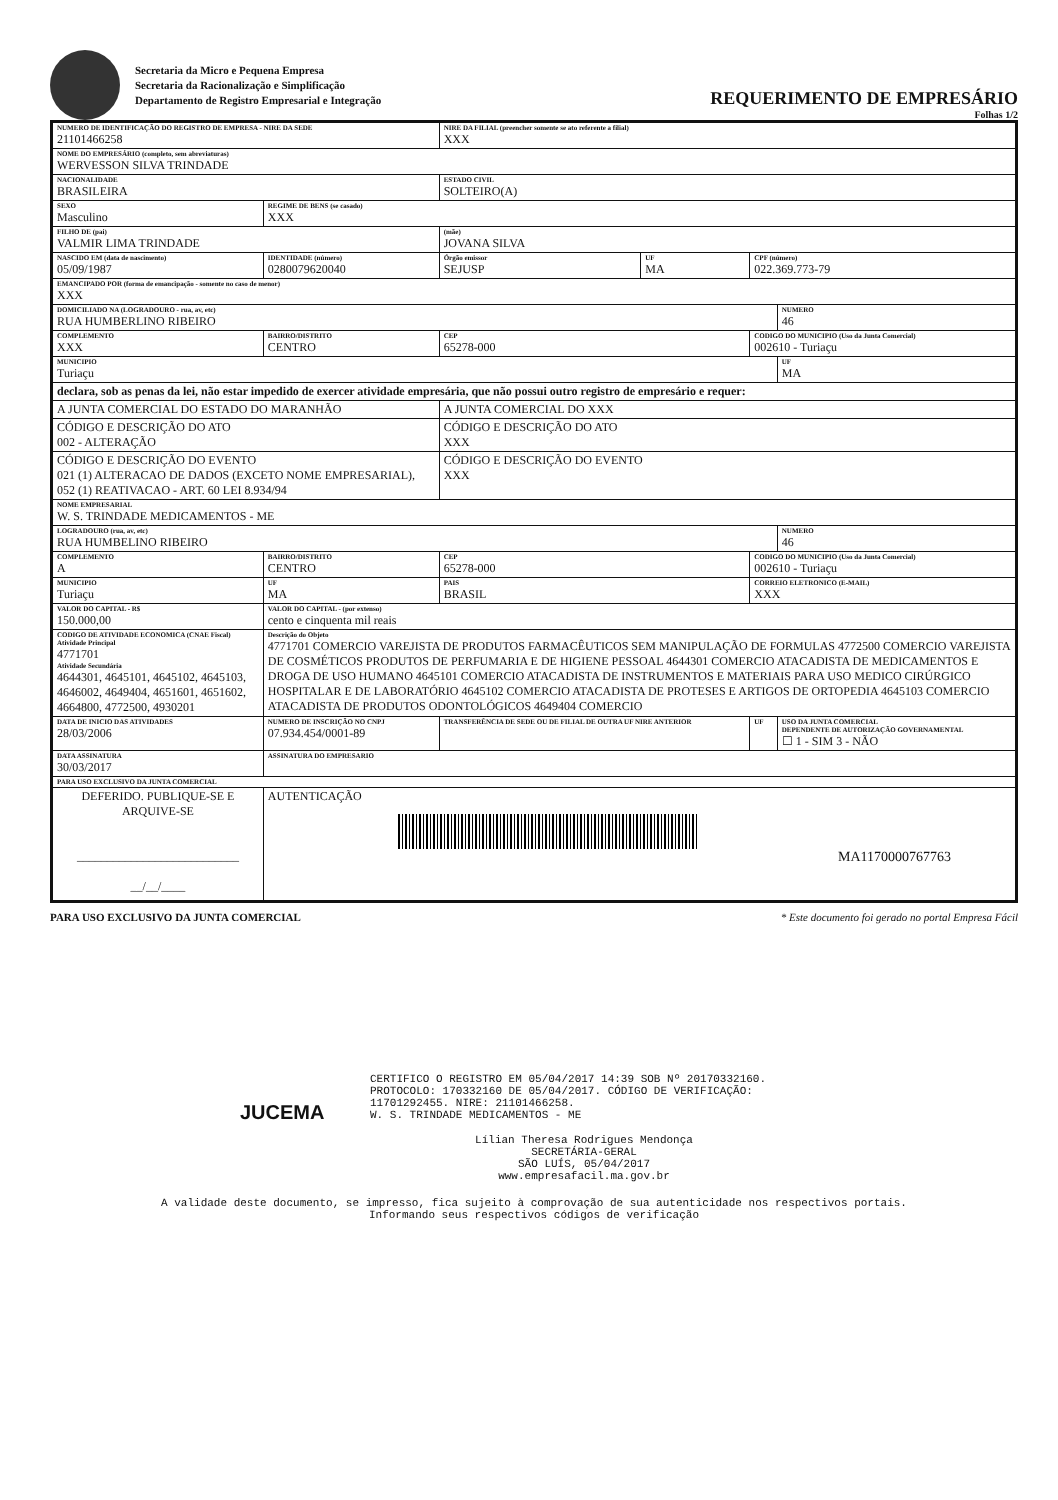Secretaria da Micro e Pequena Empresa
Secretaria da Racionalização e Simplificação
Departamento de Registro Empresarial e Integração
REQUERIMENTO DE EMPRESÁRIO
Folhas 1/2
| NUMERO DE IDENTIFICAÇÃO DO REGISTRO DE EMPRESA - NIRE DA SEDE 21101466258 | | | | NIRE DA FILIAL (preencher somente se ato referente a filial) XXX | | | |
| NOME DO EMPRESÁRIO (completo, sem abreviaturas) WERVESSON SILVA TRINDADE | | | | | | | |
| NACIONALIDADE BRASILEIRA | | | | ESTADO CIVIL SOLTEIRO(A) | | | |
| SEXO Masculino | | REGIME DE BENS (se casado) XXX | | | | | |
| FILHO DE (pai) VALMIR LIMA TRINDADE | | | | (mãe) JOVANA SILVA | | | |
| NASCIDO EM (data de nascimento) 05/09/1987 | | IDENTIDADE (número) 0280079620040 | | Órgão emissor SEJUSP | UF MA | CPF (número) 022.369.773-79 | |
| EMANCIPADO POR (forma de emancipação - somente no caso de menor) XXX | | | | | | | |
| DOMICILIADO NA (LOGRADOURO - rua, av, etc) RUA HUMBERLINO RIBEIRO | | | | | | | NUMERO 46 |
| COMPLEMENTO XXX | BAIRRO/DISTRITO CENTRO | | | CEP 65278-000 | | CODIGO DO MUNICIPIO (Uso da Junta Comercial) 002610 - Turiaçu | |
| MUNICIPIO Turiaçu | | | | | | | UF MA |
| declara, sob as penas da lei, não estar impedido de exercer atividade empresária, que não possui outro registro de empresário e requer: | | | | | | | |
| A JUNTA COMERCIAL DO ESTADO DO MARANHÃO | | | | A JUNTA COMERCIAL DO XXX | | | |
| CÓDIGO E DESCRIÇÃO DO ATO 002 - ALTERAÇÃO | | | | CÓDIGO E DESCRIÇÃO DO ATO XXX | | | |
| CÓDIGO E DESCRIÇÃO DO EVENTO 021 (1) ALTERACAO DE DADOS (EXCETO NOME EMPRESARIAL), 052 (1) REATIVACAO - ART. 60 LEI 8.934/94 | | | | CÓDIGO E DESCRIÇÃO DO EVENTO XXX | | | |
| NOME EMPRESARIAL W. S. TRINDADE MEDICAMENTOS - ME | | | | | | | |
| LOGRADOURO (rua, av, etc) RUA HUMBELINO RIBEIRO | | | | | | | NUMERO 46 |
| COMPLEMENTO A | BAIRRO/DISTRITO CENTRO | | | CEP 65278-000 | | CODIGO DO MUNICIPIO (Uso da Junta Comercial) 002610 - Turiaçu | |
| MUNICIPIO Turiaçu | | | UF MA | PAIS BRASIL | | CORREIO ELETRONICO (E-MAIL) XXX | |
| VALOR DO CAPITAL - R$ 150.000,00 | VALOR DO CAPITAL - (por extenso) cento e cinquenta mil reais | | | | | | |
| CODIGO DE ATIVIDADE ECONOMICA (CNAE Fiscal) Atividade Principal 4771701 Atividade Secundária 4644301, 4645101, 4645102, 4645103, 4646002, 4649404, 4651601, 4651602, 4664800, 4772500, 4930201 | | Descrição do Objeto 4771701 COMERCIO VAREJISTA DE PRODUTOS FARMACÊUTICOS SEM MANIPULAÇÃO DE FORMULAS 4772500 COMERCIO VAREJISTA DE COSMÉTICOS PRODUTOS DE PERFUMARIA E DE HIGIENE PESSOAL 4644301 COMERCIO ATACADISTA DE MEDICAMENTOS E DROGA DE USO HUMANO 4645101 COMERCIO ATACADISTA DE INSTRUMENTOS E MATERIAIS PARA USO MEDICO CIRÚRGICO HOSPITALAR E DE LABORATÓRIO 4645102 COMERCIO ATACADISTA DE PROTESES E ARTIGOS DE ORTOPEDIA 4645103 COMERCIO ATACADISTA DE PRODUTOS ODONTOLÓGICOS 4649404 COMERCIO | | | | | |
| DATA DE INICIO DAS ATIVIDADES 28/03/2006 | | NUMERO DE INSCRIÇÃO NO CNPJ 07.934.454/0001-89 | | TRANSFERÊNCIA DE SEDE OU DE FILIAL DE OUTRA UF NIRE ANTERIOR | | UF | USO DA JUNTA COMERCIAL DEPENDENTE DE AUTORIZAÇÃO GOVERNAMENTAL ☐ 1 - SIM 3 - NÃO |
| DATA ASSINATURA 30/03/2017 | | ASSINATURA DO EMPRESARIO | | | | | |
| PARA USO EXCLUSIVO DA JUNTA COMERCIAL | | | | | | | |
| DEFERIDO. PUBLIQUE-SE E ARQUIVE-SE ___________________________ __/__/____ | | | AUTENTICAÇÃO MA1170000767763 | | | | |
PARA USO EXCLUSIVO DA JUNTA COMERCIAL * Este documento foi gerado no portal Empresa Fácil
CERTIFICO O REGISTRO EM 05/04/2017 14:39 SOB Nº 20170332160.
PROTOCOLO: 170332160 DE 05/04/2017. CÓDIGO DE VERIFICAÇÃO:
11701292455. NIRE: 21101466258.
W. S. TRINDADE MEDICAMENTOS - ME
JUCEMA
Lílian Theresa Rodrigues Mendonça
SECRETÁRIA-GERAL
SÃO LUÍS, 05/04/2017
www.empresafacil.ma.gov.br
A validade deste documento, se impresso, fica sujeito à comprovação de sua autenticidade nos respectivos portais.
Informando seus respectivos códigos de verificação